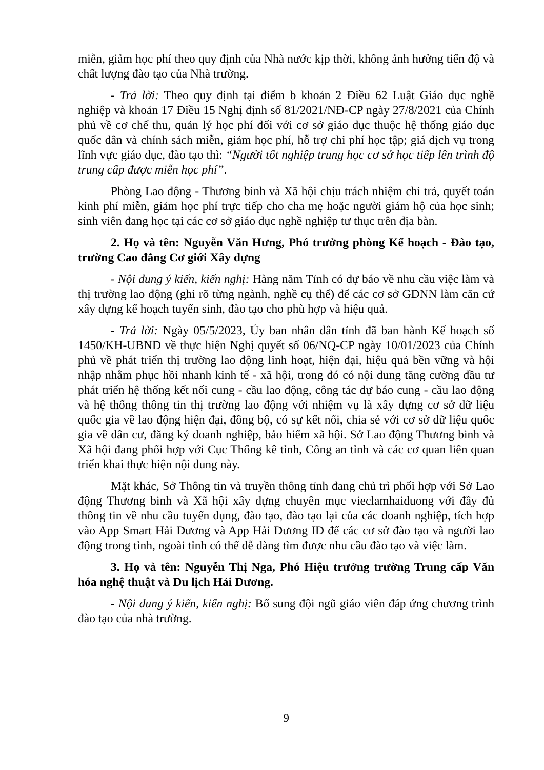miễn, giảm học phí theo quy định của Nhà nước kịp thời, không ảnh hưởng tiến độ và chất lượng đào tạo của Nhà trường.
- Trả lời: Theo quy định tại điểm b khoản 2 Điều 62 Luật Giáo dục nghề nghiệp và khoản 17 Điều 15 Nghị định số 81/2021/NĐ-CP ngày 27/8/2021 của Chính phủ về cơ chế thu, quản lý học phí đối với cơ sở giáo dục thuộc hệ thống giáo dục quốc dân và chính sách miễn, giảm học phí, hỗ trợ chi phí học tập; giá dịch vụ trong lĩnh vực giáo dục, đào tạo thì: “Người tốt nghiệp trung học cơ sở học tiếp lên trình độ trung cấp được miễn học phí”.
Phòng Lao động - Thương binh và Xã hội chịu trách nhiệm chi trả, quyết toán kinh phí miễn, giảm học phí trực tiếp cho cha mẹ hoặc người giám hộ của học sinh; sinh viên đang học tại các cơ sở giáo dục nghề nghiệp tư thục trên địa bàn.
2. Họ và tên: Nguyễn Văn Hưng, Phó trưởng phòng Kế hoạch - Đào tạo, trường Cao đẳng Cơ giới Xây dựng
- Nội dung ý kiến, kiến nghị: Hàng năm Tỉnh có dự báo về nhu cầu việc làm và thị trường lao động (ghi rõ từng ngành, nghề cụ thể) để các cơ sở GDNN làm căn cứ xây dựng kế hoạch tuyển sinh, đào tạo cho phù hợp và hiệu quả.
- Trả lời: Ngày 05/5/2023, Ủy ban nhân dân tỉnh đã ban hành Kế hoạch số 1450/KH-UBND về thực hiện Nghị quyết số 06/NQ-CP ngày 10/01/2023 của Chính phủ về phát triển thị trường lao động linh hoạt, hiện đại, hiệu quả bền vững và hội nhập nhằm phục hồi nhanh kinh tế - xã hội, trong đó có nội dung tăng cường đầu tư phát triển hệ thống kết nối cung - cầu lao động, công tác dự báo cung - cầu lao động và hệ thống thông tin thị trường lao động với nhiệm vụ là xây dựng cơ sở dữ liệu quốc gia về lao động hiện đại, đồng bộ, có sự kết nối, chia sẻ với cơ sở dữ liệu quốc gia về dân cư, đăng ký doanh nghiệp, bảo hiểm xã hội. Sở Lao động Thương binh và Xã hội đang phối hợp với Cục Thống kê tỉnh, Công an tỉnh và các cơ quan liên quan triển khai thực hiện nội dung này.
Mặt khác, Sở Thông tin và truyền thông tỉnh đang chủ trì phối hợp với Sở Lao động Thương binh và Xã hội xây dựng chuyên mục vieclamhaiduong với đầy đủ thông tin về nhu cầu tuyển dụng, đào tạo, đào tạo lại của các doanh nghiệp, tích hợp vào App Smart Hải Dương và App Hải Dương ID để các cơ sở đào tạo và người lao động trong tỉnh, ngoài tỉnh có thể dễ dàng tìm được nhu cầu đào tạo và việc làm.
3. Họ và tên: Nguyễn Thị Nga, Phó Hiệu trưởng trường Trung cấp Văn hóa nghệ thuật và Du lịch Hải Dương.
- Nội dung ý kiến, kiến nghị: Bổ sung đội ngũ giáo viên đáp ứng chương trình đào tạo của nhà trường.
9